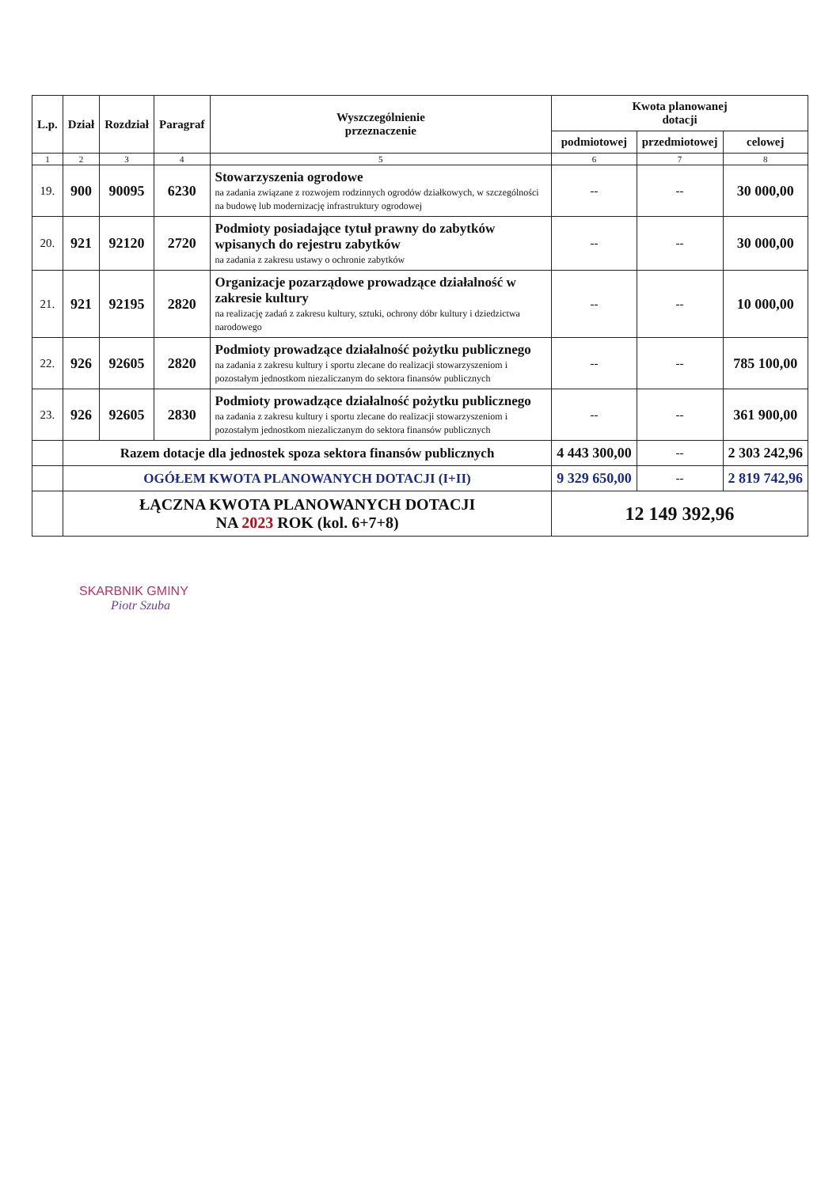| L.p. | Dział | Rozdział | Paragraf | Wyszczególnienie przeznaczenie | Kwota planowanej dotacji | | |
| --- | --- | --- | --- | --- | --- | --- | --- |
| | | | | | podmiotowej | przedmiotowej | celowej |
| 1 | 2 | 3 | 4 | 5 | 6 | 7 | 8 |
| 19. | 900 | 90095 | 6230 | Stowarzyszenia ogrodowe na zadania związane z rozwojem rodzinnych ogrodów działkowych, w szczególności na budowę lub modernizację infrastruktury ogrodowej | -- | -- | 30 000,00 |
| 20. | 921 | 92120 | 2720 | Podmioty posiadające tytuł prawny do zabytków wpisanych do rejestru zabytków na zadania z zakresu ustawy o ochronie zabytków | -- | -- | 30 000,00 |
| 21. | 921 | 92195 | 2820 | Organizacje pozarządowe prowadzące działalność w zakresie kultury na realizację zadań z zakresu kultury, sztuki, ochrony dóbr kultury i dziedzictwa narodowego | -- | -- | 10 000,00 |
| 22. | 926 | 92605 | 2820 | Podmioty prowadzące działalność pożytku publicznego na zadania z zakresu kultury i sportu zlecane do realizacji stowarzyszeniom i pozostałym jednostkom niezaliczanym do sektora finansów publicznych | -- | -- | 785 100,00 |
| 23. | 926 | 92605 | 2830 | Podmioty prowadzące działalność pożytku publicznego na zadania z zakresu kultury i sportu zlecane do realizacji stowarzyszeniom i pozostałym jednostkom niezaliczanym do sektora finansów publicznych | -- | -- | 361 900,00 |
| | Razem dotacje dla jednostek spoza sektora finansów publicznych | | | | 4 443 300,00 | -- | 2 303 242,96 |
| | OGÓŁEM KWOTA PLANOWANYCH DOTACJI (I+II) | | | | 9 329 650,00 | -- | 2 819 742,96 |
| | ŁĄCZNA KWOTA PLANOWANYCH DOTACJI NA 2023 ROK (kol. 6+7+8) | | | | 12 149 392,96 | | |
SKARBNIK GMINY
Piotr Szuba